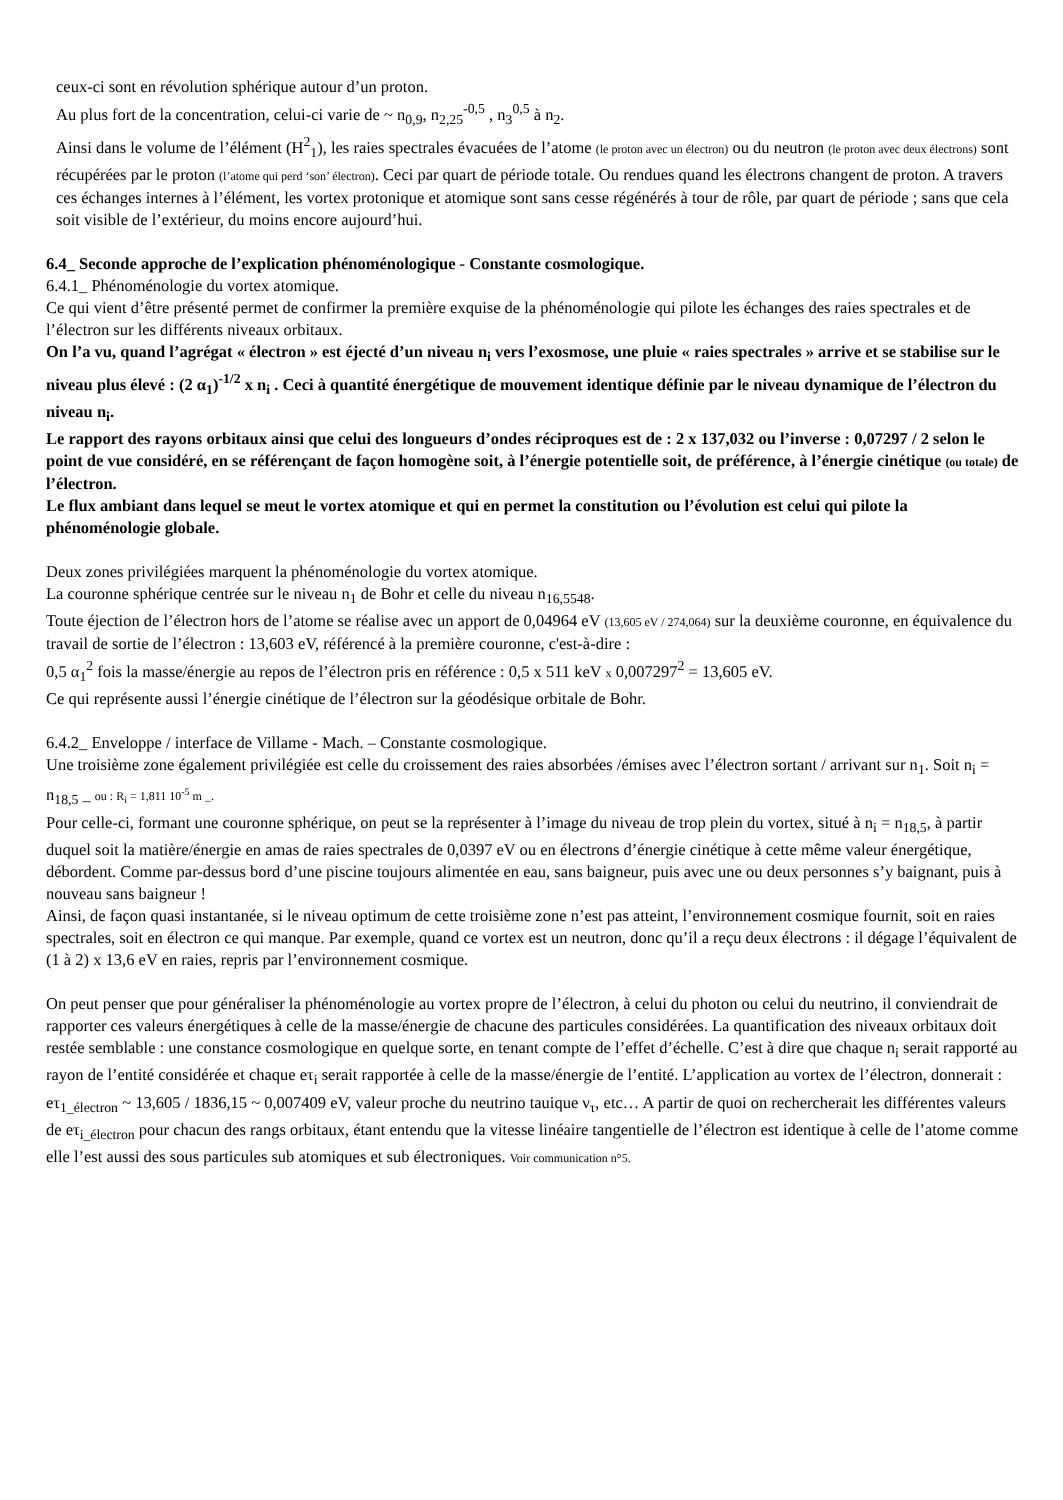ceux-ci sont en révolution sphérique autour d’un proton.
Au plus fort de la concentration, celui-ci varie de ~ n<sub>0,9</sub>, n<sub>2,25</sub><sup>-0,5</sup> , n<sub>3</sub><sup>0,5</sup> à n<sub>2</sub>.
Ainsi dans le volume de l’élément (H<sup>2</sup><sub>1</sub>), les raies spectrales évacuées de l’atome (le proton avec un électron) ou du neutron (le proton avec deux électrons) sont récupérées par le proton (l’atome qui perd ‘son’ électron). Ceci par quart de période totale. Ou rendues quand les électrons changent de proton. A travers ces échanges internes à l’élément, les vortex protonique et atomique sont sans cesse régénérés à tour de rôle, par quart de période ; sans que cela soit visible de l’extérieur, du moins encore aujourd’hui.
6.4_ Seconde approche de l’explication phénoménologique - Constante cosmologique.
6.4.1_ Phénoménologie du vortex atomique.
Ce qui vient d’être présenté permet de confirmer la première exquise de la phénoménologie qui pilote les échanges des raies spectrales et de l’électron sur les différents niveaux orbitaux.
On l’a vu, quand l’agrégat « électron » est éjecté d’un niveau n<sub>i</sub> vers l’exosmose, une pluie « raies spectrales » arrive et se stabilise sur le niveau plus élevé : (2 α<sub>1</sub>)<sup>-1/2</sup> x n<sub>i</sub> . Ceci à quantité énergétique de mouvement identique définie par le niveau dynamique de l’électron du niveau n<sub>i</sub>.
Le rapport des rayons orbitaux ainsi que celui des longueurs d’ondes réciproques est de : 2 x 137,032 ou l’inverse : 0,07297 / 2 selon le point de vue considéré, en se référençant de façon homogène soit, à l’énergie potentielle soit, de préférence, à l’énergie cinétique (ou totale) de l’électron.
Le flux ambiant dans lequel se meut le vortex atomique et qui en permet la constitution ou l’évolution est celui qui pilote la phénoménologie globale.
Deux zones privilégiées marquent la phénoménologie du vortex atomique.
La couronne sphérique centrée sur le niveau n<sub>1</sub> de Bohr et celle du niveau n<sub>16,5548</sub>.
Toute éjection de l’électron hors de l’atome se réalise avec un apport de 0,04964 eV (13,605 eV / 274,064) sur la deuxième couronne, en équivalence du travail de sortie de l’électron : 13,603 eV, référencé à la première couronne, c'est-à-dire :
0,5 α<sub>1</sub><sup>2</sup> fois la masse/énergie au repos de l’électron pris en référence : 0,5 x 511 keV x 0,007297<sup>2</sup> = 13,605 eV.
Ce qui représente aussi l’énergie cinétique de l’électron sur la géodésique orbitale de Bohr.
6.4.2_ Enveloppe / interface de Villame - Mach. – Constante cosmologique.
Une troisième zone également privilégiée est celle du croissement des raies absorbées /émises avec l’électron sortant / arrivant sur n<sub>1</sub>. Soit n<sub>i</sub> = n<sub>18,5</sub> _ ou : R<sub>i</sub> = 1,811 10<sup>-5</sup> m _.
Pour celle-ci, formant une couronne sphérique, on peut se la représenter à l’image du niveau de trop plein du vortex, situé à n<sub>i</sub> = n<sub>18,5</sub>, à partir duquel soit la matière/énergie en amas de raies spectrales de 0,0397 eV ou en électrons d’énergie cinétique à cette même valeur énergétique, débordent. Comme par-dessus bord d’une piscine toujours alimentée en eau, sans baigneur, puis avec une ou deux personnes s’y baignant, puis à nouveau sans baigneur !
Ainsi, de façon quasi instantanée, si le niveau optimum de cette troisième zone n’est pas atteint, l’environnement cosmique fournit, soit en raies spectrales, soit en électron ce qui manque. Par exemple, quand ce vortex est un neutron, donc qu’il a reçu deux électrons : il dégage l’équivalent de (1 à 2) x 13,6 eV en raies, repris par l’environnement cosmique.
On peut penser que pour généraliser la phénoménologie au vortex propre de l’électron, à celui du photon ou celui du neutrino, il conviendrait de rapporter ces valeurs énergétiques à celle de la masse/énergie de chacune des particules considérées. La quantification des niveaux orbitaux doit restée semblable : une constance cosmologique en quelque sorte, en tenant compte de l’effet d’échelle. C’est à dire que chaque n<sub>i</sub> serait rapporté au rayon de l’entité considérée et chaque eτ<sub>i</sub> serait rapportée à celle de la masse/énergie de l’entité. L’application au vortex de l’électron, donnerait :
eτ<sub>1_électron</sub> ~ 13,605 / 1836,15 ~ 0,007409 eV, valeur proche du neutrino tauique ν<sub>τ</sub>, etc… A partir de quoi on rechercherait les différentes valeurs de eτ<sub>i_électron</sub> pour chacun des rangs orbitaux, étant entendu que la vitesse linéaire tangentielle de l’électron est identique à celle de l’atome comme elle l’est aussi des sous particules sub atomiques et sub électroniques. Voir communication n°5.